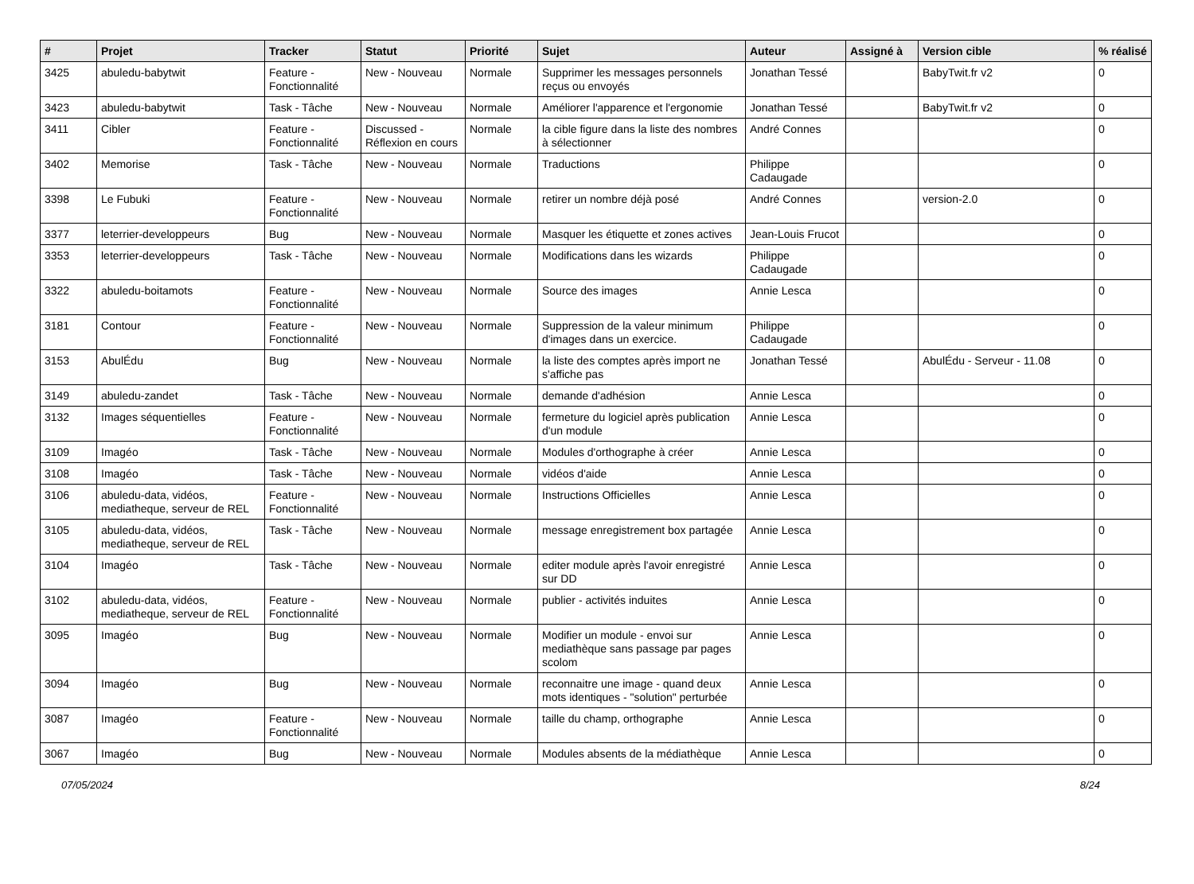| # | Projet | Tracker | Statut | Priorité | Sujet | Auteur | Assigné à | Version cible | % réalisé |
| --- | --- | --- | --- | --- | --- | --- | --- | --- | --- |
| 3425 | abuledu-babytwit | Feature - Fonctionnalité | New - Nouveau | Normale | Supprimer les messages personnels reçus ou envoyés | Jonathan Tessé | | BabyTwit.fr v2 | 0 |
| 3423 | abuledu-babytwit | Task - Tâche | New - Nouveau | Normale | Améliorer l'apparence et l'ergonomie | Jonathan Tessé | | BabyTwit.fr v2 | 0 |
| 3411 | Cibler | Feature - Fonctionnalité | Discussed - Réflexion en cours | Normale | la cible figure dans la liste des nombres à sélectionner | André Connes | | | 0 |
| 3402 | Memorise | Task - Tâche | New - Nouveau | Normale | Traductions | Philippe Cadaugade | | | 0 |
| 3398 | Le Fubuki | Feature - Fonctionnalité | New - Nouveau | Normale | retirer un nombre déjà posé | André Connes | | version-2.0 | 0 |
| 3377 | leterrier-developpeurs | Bug | New - Nouveau | Normale | Masquer les étiquette et zones actives | Jean-Louis Frucot | | | 0 |
| 3353 | leterrier-developpeurs | Task - Tâche | New - Nouveau | Normale | Modifications dans les wizards | Philippe Cadaugade | | | 0 |
| 3322 | abuledu-boitamots | Feature - Fonctionnalité | New - Nouveau | Normale | Source des images | Annie Lesca | | | 0 |
| 3181 | Contour | Feature - Fonctionnalité | New - Nouveau | Normale | Suppression de la valeur minimum d'images dans un exercice. | Philippe Cadaugade | | | 0 |
| 3153 | AbulÉdu | Bug | New - Nouveau | Normale | la liste des comptes après import ne s'affiche pas | Jonathan Tessé | | AbulÉdu - Serveur - 11.08 | 0 |
| 3149 | abuledu-zandet | Task - Tâche | New - Nouveau | Normale | demande d'adhésion | Annie Lesca | | | 0 |
| 3132 | Images séquentielles | Feature - Fonctionnalité | New - Nouveau | Normale | fermeture du logiciel après publication d'un module | Annie Lesca | | | 0 |
| 3109 | Imagéo | Task - Tâche | New - Nouveau | Normale | Modules d'orthographe à créer | Annie Lesca | | | 0 |
| 3108 | Imagéo | Task - Tâche | New - Nouveau | Normale | vidéos d'aide | Annie Lesca | | | 0 |
| 3106 | abuledu-data, vidéos, mediatheque, serveur de REL | Feature - Fonctionnalité | New - Nouveau | Normale | Instructions Officielles | Annie Lesca | | | 0 |
| 3105 | abuledu-data, vidéos, mediatheque, serveur de REL | Task - Tâche | New - Nouveau | Normale | message enregistrement box partagée | Annie Lesca | | | 0 |
| 3104 | Imagéo | Task - Tâche | New - Nouveau | Normale | editer module après l'avoir enregistré sur DD | Annie Lesca | | | 0 |
| 3102 | abuledu-data, vidéos, mediatheque, serveur de REL | Feature - Fonctionnalité | New - Nouveau | Normale | publier - activités induites | Annie Lesca | | | 0 |
| 3095 | Imagéo | Bug | New - Nouveau | Normale | Modifier un module - envoi sur mediathèque sans passage par pages scolom | Annie Lesca | | | 0 |
| 3094 | Imagéo | Bug | New - Nouveau | Normale | reconnaitre une image - quand deux mots identiques - "solution" perturbée | Annie Lesca | | | 0 |
| 3087 | Imagéo | Feature - Fonctionnalité | New - Nouveau | Normale | taille du champ, orthographe | Annie Lesca | | | 0 |
| 3067 | Imagéo | Bug | New - Nouveau | Normale | Modules absents de la médiathèque | Annie Lesca | | | 0 |
07/05/2024 8/24